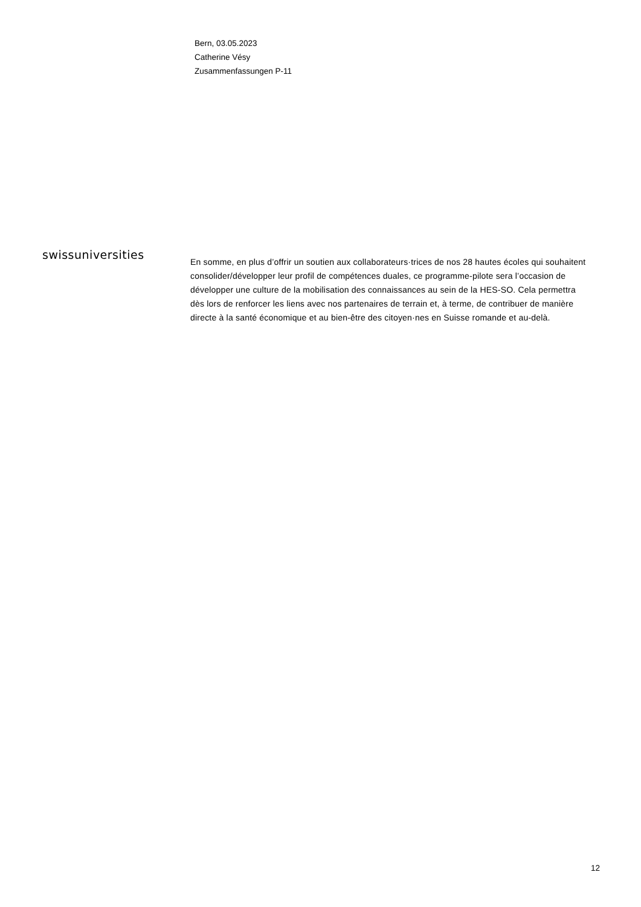Bern, 03.05.2023
Catherine Vésy
Zusammenfassungen P-11
swissuniversities
En somme, en plus d’offrir un soutien aux collaborateurs·trices de nos 28 hautes écoles qui souhaitent consolider/développer leur profil de compétences duales, ce programme-pilote sera l’occasion de développer une culture de la mobilisation des connaissances au sein de la HES-SO. Cela permettra dès lors de renforcer les liens avec nos partenaires de terrain et, à terme, de contribuer de manière directe à la santé économique et au bien-être des citoyen·nes en Suisse romande et au-delà.
12